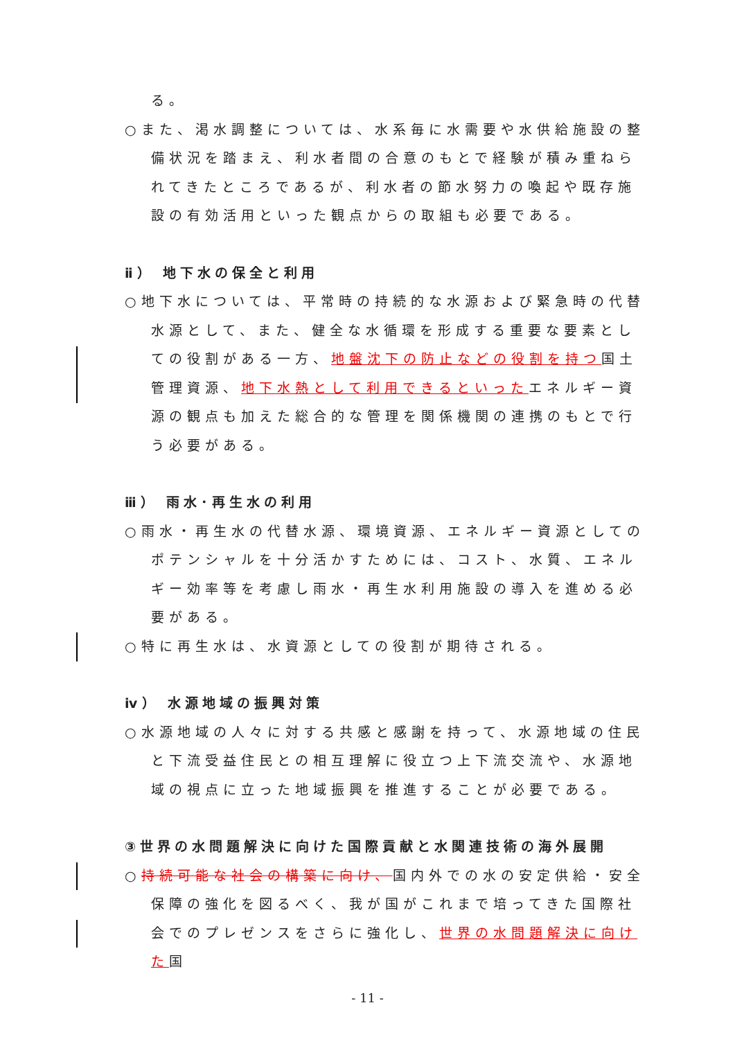る。
○また、渇水調整については、水系毎に水需要や水供給施設の整備状況を踏まえ、利水者間の合意のもとで経験が積み重ねられてきたところであるが、利水者の節水努力の喚起や既存施設の有効活用といった観点からの取組も必要である。
ⅱ） 地下水の保全と利用
○地下水については、平常時の持続的な水源および緊急時の代替水源として、また、健全な水循環を形成する重要な要素としての役割がある一方、地盤沈下の防止などの役割を持つ国土管理資源、地下水熱として利用できるといったエネルギー資源の観点も加えた総合的な管理を関係機関の連携のもとで行う必要がある。
ⅲ） 雨水･再生水の利用
○雨水・再生水の代替水源、環境資源、エネルギー資源としてのポテンシャルを十分活かすためには、コスト、水質、エネルギー効率等を考慮し雨水・再生水利用施設の導入を進める必要がある。
○特に再生水は、水資源としての役割が期待される。
ⅳ） 水源地域の振興対策
○水源地域の人々に対する共感と感謝を持って、水源地域の住民と下流受益住民との相互理解に役立つ上下流交流や、水源地域の視点に立った地域振興を推進することが必要である。
③世界の水問題解決に向けた国際貢献と水関連技術の海外展開
○持続可能な社会の構築に向け、国内外での水の安定供給・安全保障の強化を図るべく、我が国がこれまで培ってきた国際社会でのプレゼンスをさらに強化し、世界の水問題解決に向けた国
- 11 -